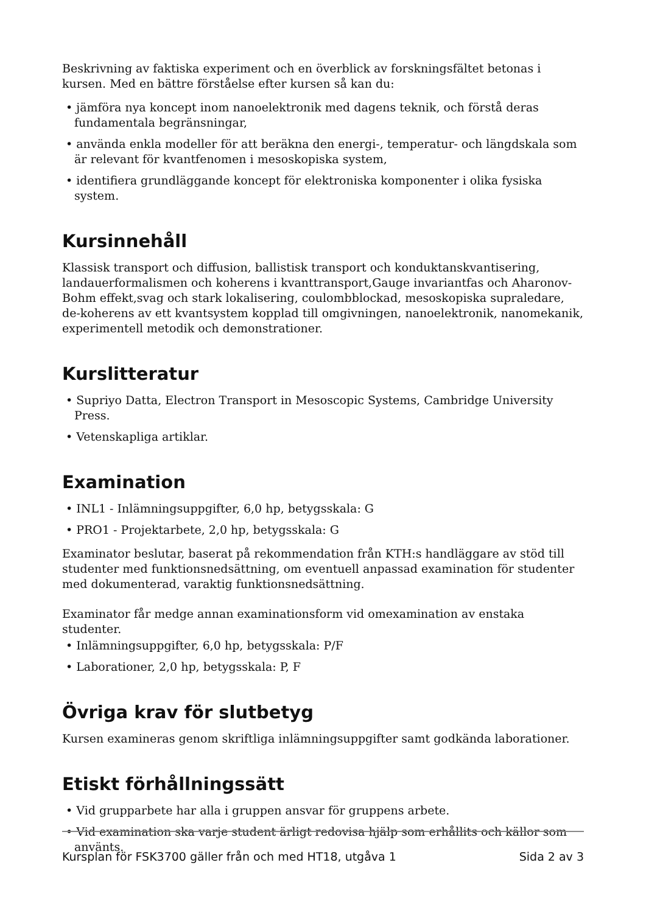Beskrivning av faktiska experiment och en överblick av forskningsfältet betonas i kursen. Med en bättre förståelse efter kursen så kan du:
• jämföra nya koncept inom nanoelektronik med dagens teknik, och förstå deras fundamentala begränsningar,
• använda enkla modeller för att beräkna den energi-, temperatur- och längdskala som är relevant för kvantfenomen i mesoskopiska system,
• identifiera grundläggande koncept för elektroniska komponenter i olika fysiska system.
Kursinnehåll
Klassisk transport och diffusion, ballistisk transport och konduktanskvantisering, landauerformalismen och koherens i kvanttransport,Gauge invariantfas och Aharonov-Bohm effekt,svag och stark lokalisering, coulombblockad, mesoskopiska supraledare, de-koherens av ett kvantsystem kopplad till omgivningen, nanoelektronik, nanomekanik, experimentell metodik och demonstrationer.
Kurslitteratur
• Supriyo Datta, Electron Transport in Mesoscopic Systems, Cambridge University Press.
• Vetenskapliga artiklar.
Examination
• INL1 - Inlämningsuppgifter, 6,0 hp, betygsskala: G
• PRO1 - Projektarbete, 2,0 hp, betygsskala: G
Examinator beslutar, baserat på rekommendation från KTH:s handläggare av stöd till studenter med funktionsnedsättning, om eventuell anpassad examination för studenter med dokumenterad, varaktig funktionsnedsättning.
Examinator får medge annan examinationsform vid omexamination av enstaka studenter.
• Inlämningsuppgifter, 6,0 hp, betygsskala: P/F
• Laborationer, 2,0 hp, betygsskala: P, F
Övriga krav för slutbetyg
Kursen examineras genom skriftliga inlämningsuppgifter samt godkända laborationer.
Etiskt förhållningssätt
• Vid grupparbete har alla i gruppen ansvar för gruppens arbete.
• Vid examination ska varje student ärligt redovisa hjälp som erhållits och källor som använts.
Kursplan för FSK3700 gäller från och med HT18, utgåva 1 Sida 2 av 3